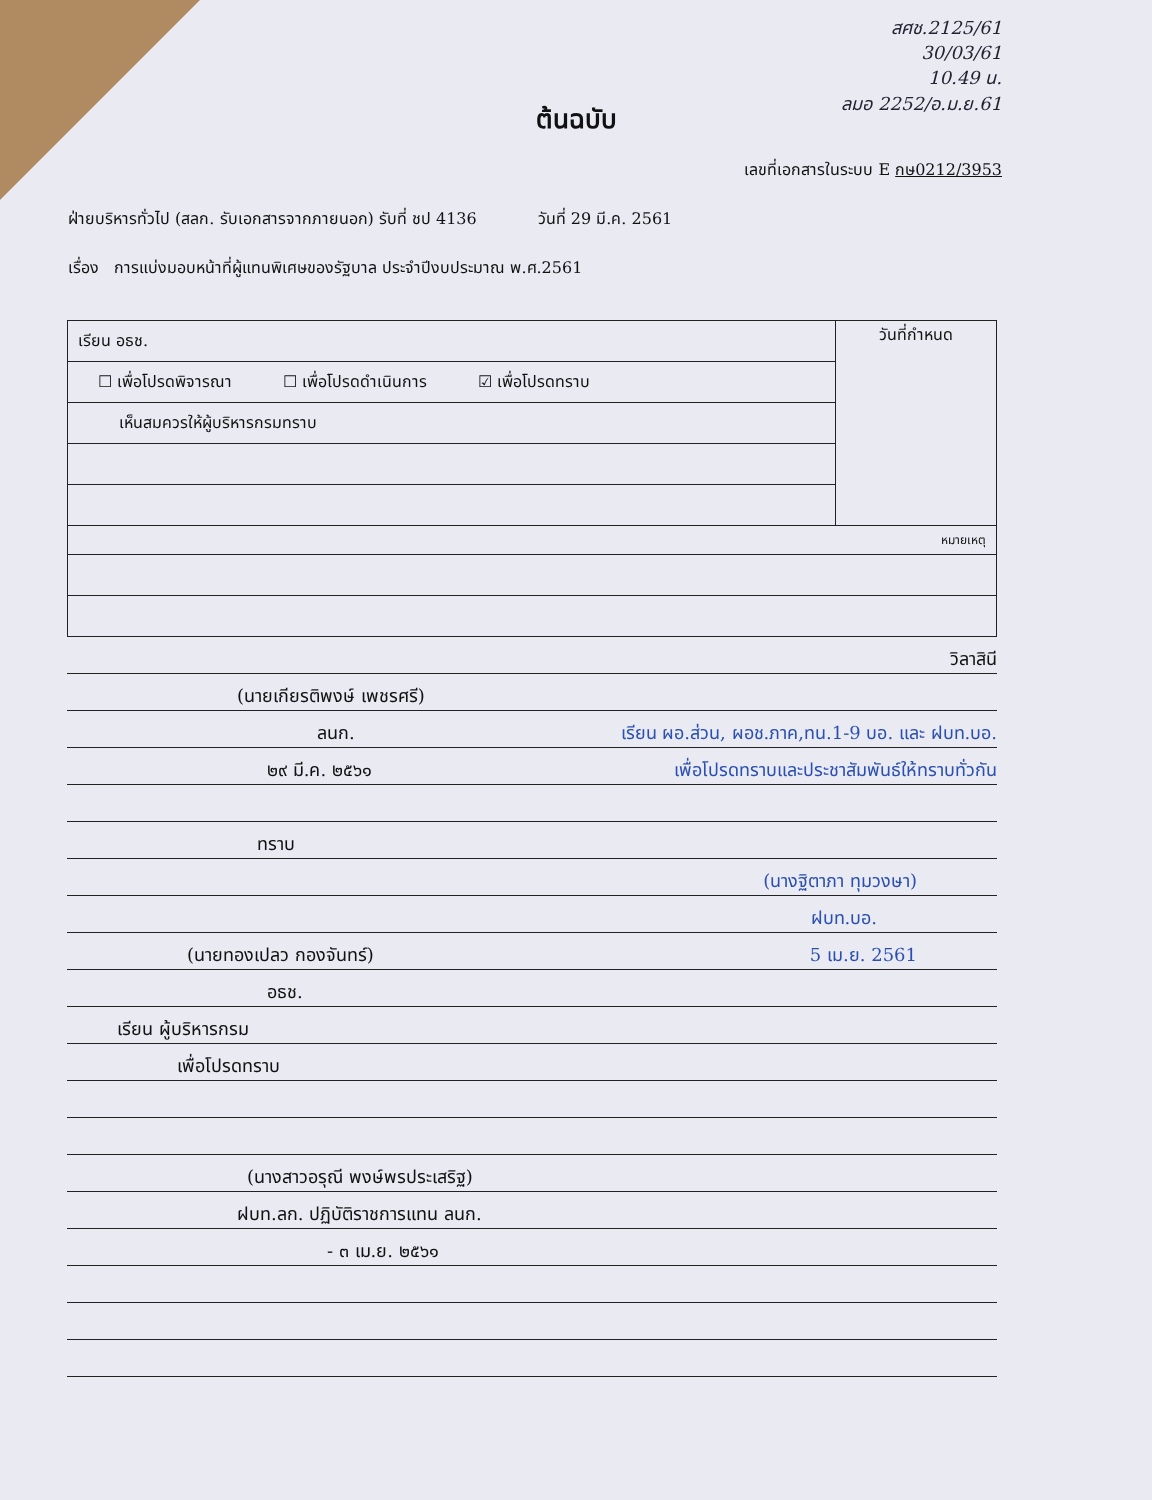สศช.2125/61
30/03/61
10.49 น.
ลมอ 2252/อ.ม.ย.61
ต้นฉบับ
เลขที่เอกสารในระบบ E กษ0212/3953
ฝ่ายบริหารทั่วไป (สลก. รับเอกสารจากภายนอก) รับที่ ชป 4136 วันที่ 29 มี.ค. 2561
เรื่อง การแบ่งมอบหน้าที่ผู้แทนพิเศษของรัฐบาล ประจำปีงบประมาณ พ.ศ.2561
| เรียน อธช. | วันที่กำหนด |
| ☐ เพื่อโปรดพิจารณา ☐ เพื่อโปรดดำเนินการ ☑ เพื่อโปรดทราบ | |
| เห็นสมควรให้ผู้บริหารกรมทราบ | |
| หมายเหตุ | |
วิลาสินี
(นายเกียรติพงษ์ เพชรศรี)
ลนก. เรียน ผอ.ส่วน, ผอช.ภาค,ทน.1-9 บอ. และ ฝบท.บอ.
๒๙ มี.ค. ๒๕๖๑ เพื่อโปรดทราบและประชาสัมพันธ์ให้ทราบทั่วกัน
ทราบ
(นางฐิตาภา ทุมวงษา)
ฝบท.บอ.
(นายทองเปลว กองจันทร์) 5 เม.ย. 2561
อธช.
เรียน ผู้บริหารกรม
เพื่อโปรดทราบ
(นางสาวอรุณี พงษ์พรประเสริฐ)
ฝบท.ลก. ปฏิบัติราชการแทน ลนก.
- ๓ เม.ย. ๒๕๖๑